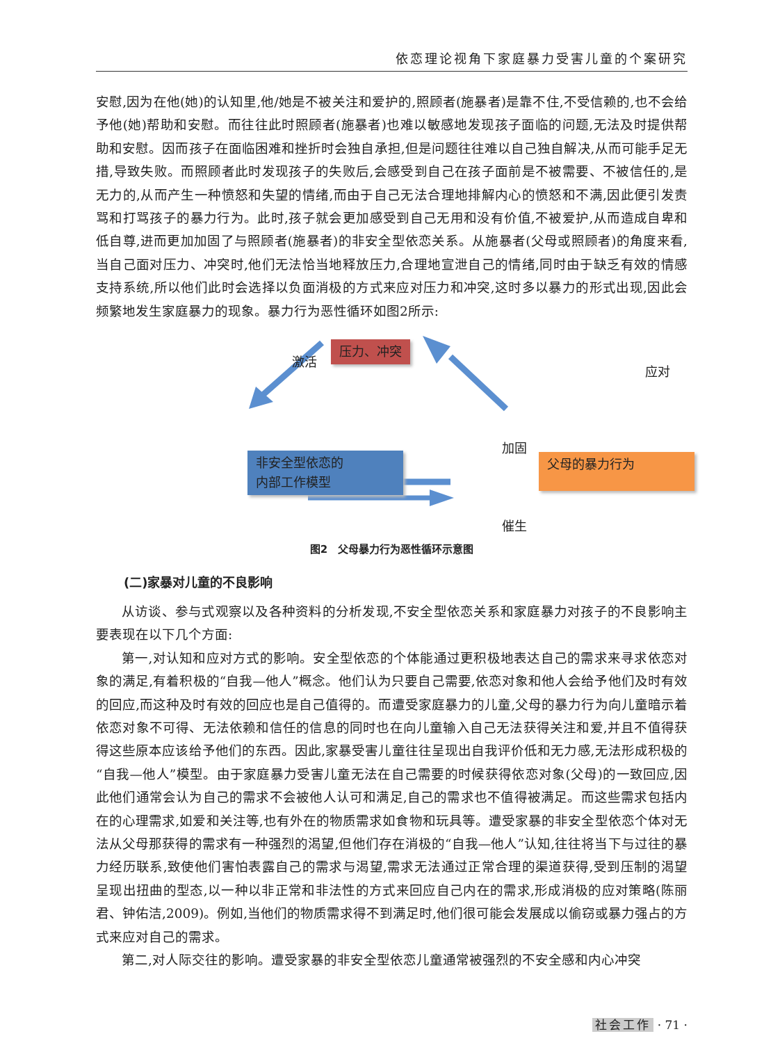依恋理论视角下家庭暴力受害儿童的个案研究
安慰,因为在他(她)的认知里,他/她是不被关注和爱护的,照顾者(施暴者)是靠不住,不受信赖的,也不会给予他(她)帮助和安慰。而往往此时照顾者(施暴者)也难以敏感地发现孩子面临的问题,无法及时提供帮助和安慰。因而孩子在面临困难和挫折时会独自承担,但是问题往往难以自己独自解决,从而可能手足无措,导致失败。而照顾者此时发现孩子的失败后,会感受到自己在孩子面前是不被需要、不被信任的,是无力的,从而产生一种愤怒和失望的情绪,而由于自己无法合理地排解内心的愤怒和不满,因此便引发责骂和打骂孩子的暴力行为。此时,孩子就会更加感受到自己无用和没有价值,不被爱护,从而造成自卑和低自尊,进而更加加固了与照顾者(施暴者)的非安全型依恋关系。从施暴者(父母或照顾者)的角度来看,当自己面对压力、冲突时,他们无法恰当地释放压力,合理地宣泄自己的情绪,同时由于缺乏有效的情感支持系统,所以他们此时会选择以负面消极的方式来应对压力和冲突,这时多以暴力的形式出现,因此会频繁地发生家庭暴力的现象。暴力行为恶性循环如图2所示:
压力、冲突
激活
应对
非安全型依恋的
内部工作模型
加固
父母的暴力行为
催生
图2　父母暴力行为恶性循环示意图
(二)家暴对儿童的不良影响
从访谈、参与式观察以及各种资料的分析发现,不安全型依恋关系和家庭暴力对孩子的不良影响主要表现在以下几个方面:
第一,对认知和应对方式的影响。安全型依恋的个体能通过更积极地表达自己的需求来寻求依恋对象的满足,有着积极的“自我—他人”概念。他们认为只要自己需要,依恋对象和他人会给予他们及时有效的回应,而这种及时有效的回应也是自己值得的。而遭受家庭暴力的儿童,父母的暴力行为向儿童暗示着依恋对象不可得、无法依赖和信任的信息的同时也在向儿童输入自己无法获得关注和爱,并且不值得获得这些原本应该给予他们的东西。因此,家暴受害儿童往往呈现出自我评价低和无力感,无法形成积极的“自我—他人”模型。由于家庭暴力受害儿童无法在自己需要的时候获得依恋对象(父母)的一致回应,因此他们通常会认为自己的需求不会被他人认可和满足,自己的需求也不值得被满足。而这些需求包括内在的心理需求,如爱和关注等,也有外在的物质需求如食物和玩具等。遭受家暴的非安全型依恋个体对无法从父母那获得的需求有一种强烈的渴望,但他们存在消极的“自我—他人”认知,往往将当下与过往的暴力经历联系,致使他们害怕表露自己的需求与渴望,需求无法通过正常合理的渠道获得,受到压制的渴望呈现出扭曲的型态,以一种以非正常和非法性的方式来回应自己内在的需求,形成消极的应对策略(陈丽君、钟佑洁,2009)。例如,当他们的物质需求得不到满足时,他们很可能会发展成以偷窃或暴力强占的方式来应对自己的需求。
第二,对人际交往的影响。遭受家暴的非安全型依恋儿童通常被强烈的不安全感和内心冲突
社会工作 · 71 ·